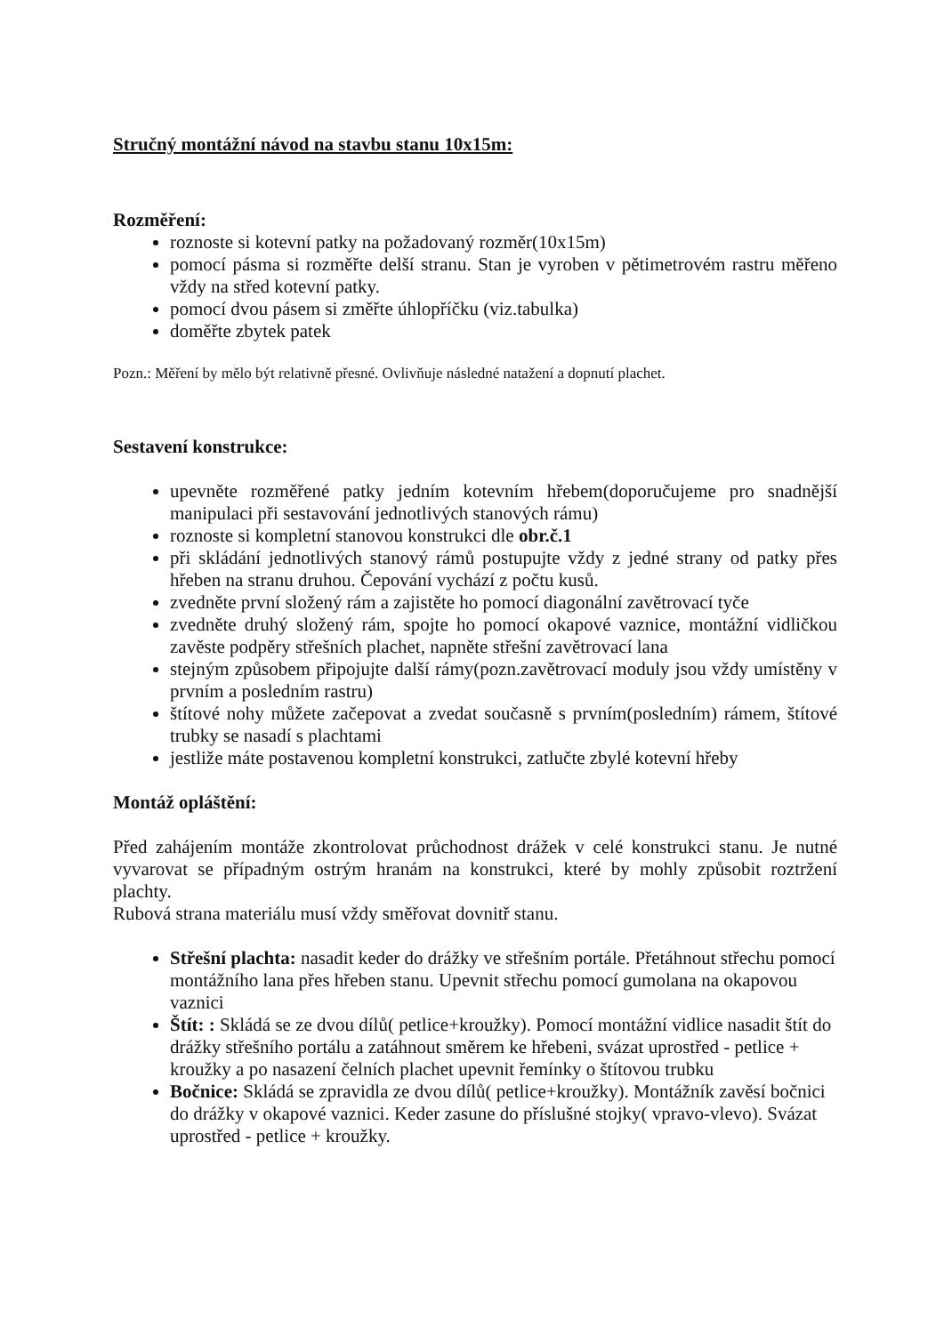Stručný montážní návod na stavbu stanu 10x15m:
Rozměření:
roznoste si kotevní patky na požadovaný rozměr(10x15m)
pomocí pásma si rozměřte delší stranu. Stan je vyroben v pětimetrovém rastru měřeno vždy na střed kotevní patky.
pomocí dvou pásem si změřte úhlopříčku (viz.tabulka)
doměřte zbytek patek
Pozn.: Měření by mělo být relativně přesné. Ovlivňuje následné natažení a dopnutí plachet.
Sestavení konstrukce:
upevněte rozměřené patky jedním kotevním hřebem(doporučujeme pro snadnější manipulaci při sestavování jednotlivých stanových rámu)
roznoste si kompletní stanovou konstrukci dle obr.č.1
při skládání jednotlivých stanový rámů postupujte vždy z jedné strany od patky přes hřeben na stranu druhou. Čepování vychází z počtu kusů.
zvedněte první složený rám a zajistěte ho pomocí diagonální zavětrovací tyče
zvedněte druhý složený rám, spojte ho pomocí okapové vaznice, montážní vidličkou zavěste podpěry střešních plachet, napněte střešní zavětrovací lana
stejným způsobem připojujte další rámy(pozn.zavětrovací moduly jsou vždy umístěny v prvním a posledním rastru)
štítové nohy můžete začepovat a zvedat současně s prvním(posledním) rámem, štítové trubky se nasadí s plachtami
jestliže máte postavenou kompletní konstrukci, zatlučte zbylé kotevní hřeby
Montáž opláštění:
Před zahájením montáže zkontrolovat průchodnost drážek v celé konstrukci stanu. Je nutné vyvarovat se případným ostrým hranám na konstrukci, které by mohly způsobit roztržení plachty.
Rubová strana materiálu musí vždy směřovat dovnitř stanu.
Střešní plachta: nasadit keder do drážky ve střešním portále. Přetáhnout střechu pomocí montážního lana přes hřeben stanu. Upevnit střechu pomocí gumolana na okapovou vaznici
Štít: : Skládá se ze dvou dílů( petlice+kroužky). Pomocí montážní vidlice nasadit štít do drážky střešního portálu a zatáhnout směrem ke hřebeni, svázat uprostřed - petlice + kroužky a po nasazení čelních plachet upevnit řemínky o štítovou trubku
Bočnice: Skládá se zpravidla ze dvou dílů( petlice+kroužky). Montážník zavěsí bočnici do drážky v okapové vaznici. Keder zasune do příslušné stojky( vpravo-vlevo). Svázat uprostřed - petlice + kroužky.